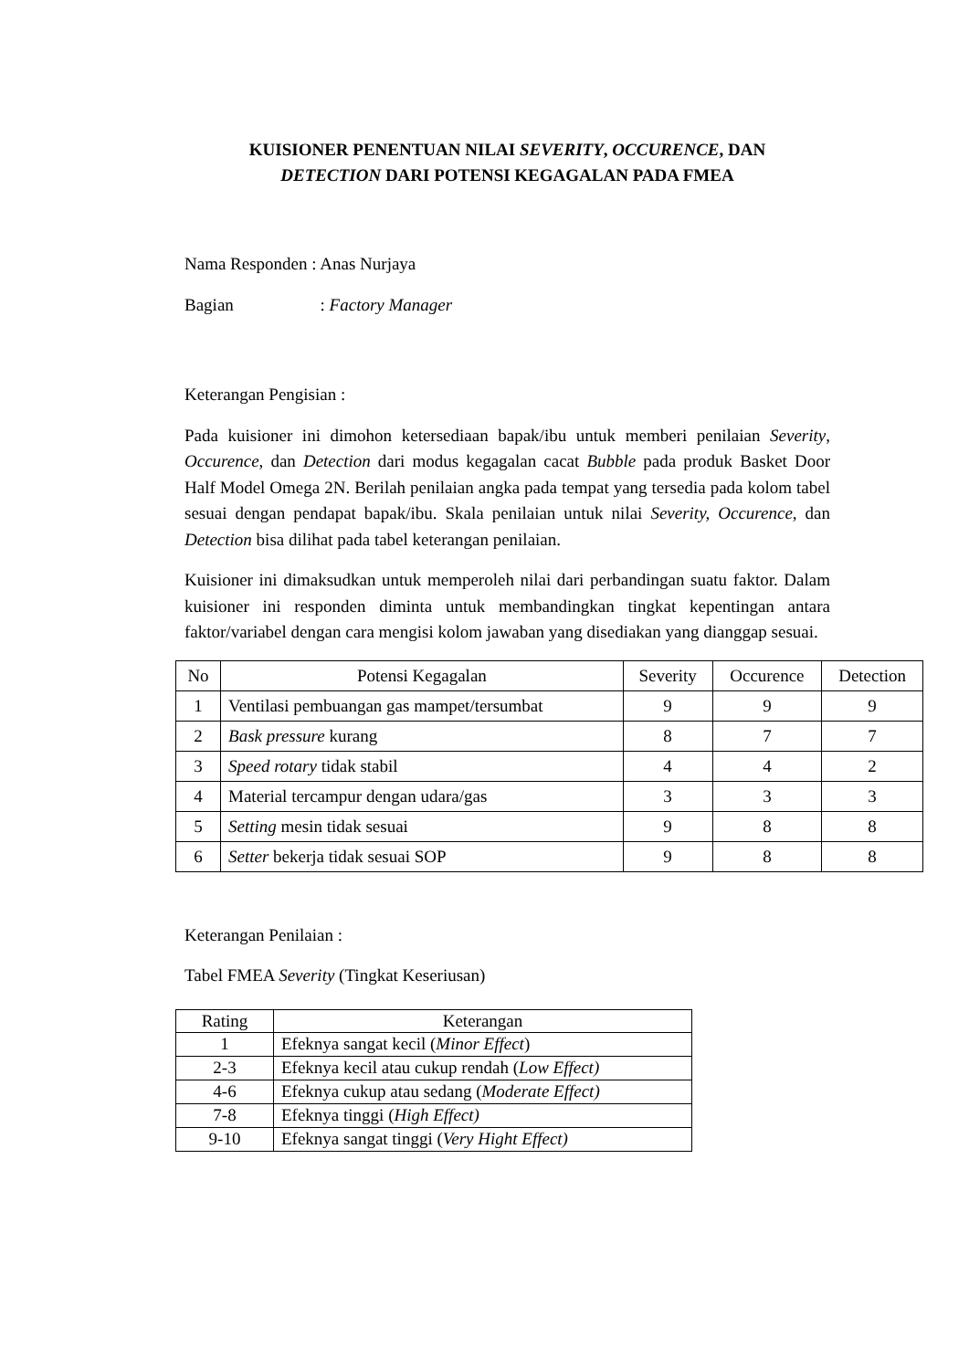KUISIONER PENENTUAN NILAI SEVERITY, OCCURENCE, DAN
DETECTION DARI POTENSI KEGAGALAN PADA FMEA
Nama Responden : Anas Nurjaya
Bagian : Factory Manager
Keterangan Pengisian :
Pada kuisioner ini dimohon ketersediaan bapak/ibu untuk memberi penilaian Severity, Occurence, dan Detection dari modus kegagalan cacat Bubble pada produk Basket Door Half Model Omega 2N. Berilah penilaian angka pada tempat yang tersedia pada kolom tabel sesuai dengan pendapat bapak/ibu. Skala penilaian untuk nilai Severity, Occurence, dan Detection bisa dilihat pada tabel keterangan penilaian.
Kuisioner ini dimaksudkan untuk memperoleh nilai dari perbandingan suatu faktor. Dalam kuisioner ini responden diminta untuk membandingkan tingkat kepentingan antara faktor/variabel dengan cara mengisi kolom jawaban yang disediakan yang dianggap sesuai.
| No | Potensi Kegagalan | Severity | Occurence | Detection |
| --- | --- | --- | --- | --- |
| 1 | Ventilasi pembuangan gas mampet/tersumbat | 9 | 9 | 9 |
| 2 | Bask pressure kurang | 8 | 7 | 7 |
| 3 | Speed rotary tidak stabil | 4 | 4 | 2 |
| 4 | Material tercampur dengan udara/gas | 3 | 3 | 3 |
| 5 | Setting mesin tidak sesuai | 9 | 8 | 8 |
| 6 | Setter bekerja tidak sesuai SOP | 9 | 8 | 8 |
Keterangan Penilaian :
Tabel FMEA Severity (Tingkat Keseriusan)
| Rating | Keterangan |
| --- | --- |
| 1 | Efeknya sangat kecil ( Minor Effect ) |
| 2-3 | Efeknya kecil atau cukup rendah ( Low Effect) |
| 4-6 | Efeknya cukup atau sedang ( Moderate Effect) |
| 7-8 | Efeknya tinggi ( High Effect) |
| 9-10 | Efeknya sangat tinggi ( Very Hight Effect) |